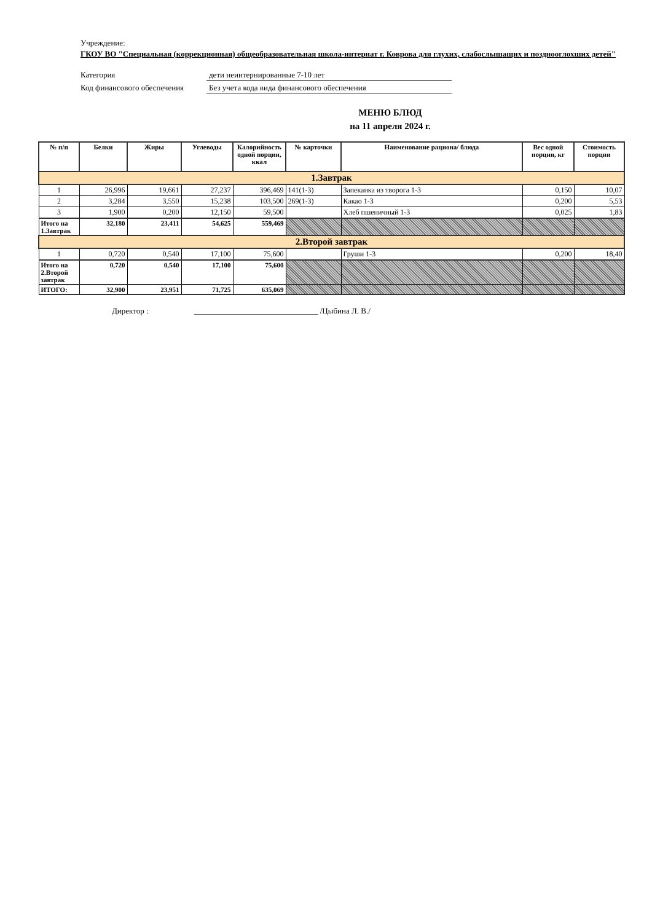Учреждение:
ГКОУ ВО "Специальная (коррекционная) общеобразовательная школа-интернат г. Коврова для глухих, слабослышащих и позднооглохших детей"
Категория дети неинтернированные 7-10 лет
Код финансового обеспечения
Без учета кода вида финансового обеспечения
МЕНЮ БЛЮД
на 11 апреля 2024 г.
| № п/п | Белки | Жиры | Углеводы | Калорийность одной порции, ккал | № карточки | Наименование рациона/ блюда | Вес одной порции, кг | Стоимость порции |
| --- | --- | --- | --- | --- | --- | --- | --- | --- |
| 1.Завтрак | | | | | | | | |
| 1 | 26,996 | 19,661 | 27,237 | 396,469 | 141(1-3) | Запеканка из творога 1-3 | 0,150 | 10,07 |
| 2 | 3,284 | 3,550 | 15,238 | 103,500 | 269(1-3) | Какао 1-3 | 0,200 | 5,53 |
| 3 | 1,900 | 0,200 | 12,150 | 59,500 | | Хлеб пшеничный 1-3 | 0,025 | 1,83 |
| Итого на 1.Завтрак | 32,180 | 23,411 | 54,625 | 559,469 | | | | |
| 2.Второй завтрак | | | | | | | | |
| 1 | 0,720 | 0,540 | 17,100 | 75,600 | | Груши 1-3 | 0,200 | 18,40 |
| Итого на 2.Второй завтрак | 0,720 | 0,540 | 17,100 | 75,600 | | | | |
| ИТОГО: | 32,900 | 23,951 | 71,725 | 635,069 | | | | |
Директор : _______________________________ /Цыбина Л. В./